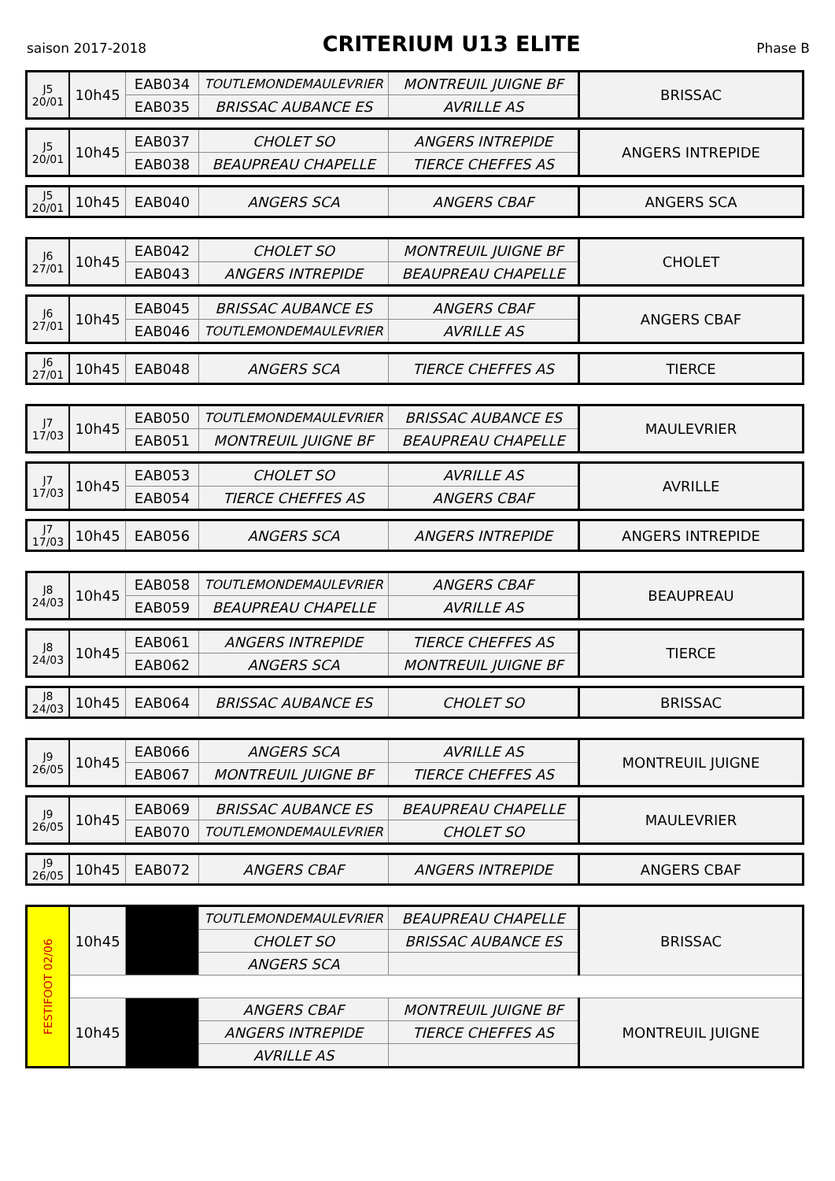saison 2017-2018
CRITERIUM U13 ELITE
Phase B
| J5 20/01 | 10h45 | EAB034 | TOUTLEMONDEMAULEVRIER | MONTREUIL JUIGNE BF | BRISSAC |
| | | EAB035 | BRISSAC AUBANCE ES | AVRILLE AS | |
| J5 20/01 | 10h45 | EAB037 | CHOLET SO | ANGERS INTREPIDE | ANGERS INTREPIDE |
| | | EAB038 | BEAUPREAU CHAPELLE | TIERCE CHEFFES AS | |
| J5 20/01 | 10h45 | EAB040 | ANGERS SCA | ANGERS CBAF | ANGERS SCA |
| J6 27/01 | 10h45 | EAB042 | CHOLET SO | MONTREUIL JUIGNE BF | CHOLET |
| | | EAB043 | ANGERS INTREPIDE | BEAUPREAU CHAPELLE | |
| J6 27/01 | 10h45 | EAB045 | BRISSAC AUBANCE ES | ANGERS CBAF | ANGERS CBAF |
| | | EAB046 | TOUTLEMONDEMAULEVRIER | AVRILLE AS | |
| J6 27/01 | 10h45 | EAB048 | ANGERS SCA | TIERCE CHEFFES AS | TIERCE |
| J7 17/03 | 10h45 | EAB050 | TOUTLEMONDEMAULEVRIER | BRISSAC AUBANCE ES | MAULEVRIER |
| | | EAB051 | MONTREUIL JUIGNE BF | BEAUPREAU CHAPELLE | |
| J7 17/03 | 10h45 | EAB053 | CHOLET SO | AVRILLE AS | AVRILLE |
| | | EAB054 | TIERCE CHEFFES AS | ANGERS CBAF | |
| J7 17/03 | 10h45 | EAB056 | ANGERS SCA | ANGERS INTREPIDE | ANGERS INTREPIDE |
| J8 24/03 | 10h45 | EAB058 | TOUTLEMONDEMAULEVRIER | ANGERS CBAF | BEAUPREAU |
| | | EAB059 | BEAUPREAU CHAPELLE | AVRILLE AS | |
| J8 24/03 | 10h45 | EAB061 | ANGERS INTREPIDE | TIERCE CHEFFES AS | TIERCE |
| | | EAB062 | ANGERS SCA | MONTREUIL JUIGNE BF | |
| J8 24/03 | 10h45 | EAB064 | BRISSAC AUBANCE ES | CHOLET SO | BRISSAC |
| J9 26/05 | 10h45 | EAB066 | ANGERS SCA | AVRILLE AS | MONTREUIL JUIGNE |
| | | EAB067 | MONTREUIL JUIGNE BF | TIERCE CHEFFES AS | |
| J9 26/05 | 10h45 | EAB069 | BRISSAC AUBANCE ES | BEAUPREAU CHAPELLE | MAULEVRIER |
| | | EAB070 | TOUTLEMONDEMAULEVRIER | CHOLET SO | |
| J9 26/05 | 10h45 | EAB072 | ANGERS CBAF | ANGERS INTREPIDE | ANGERS CBAF |
| FESTIFOOT 02/06 | 10h45 | | TOUTLEMONDEMAULEVRIER | BEAUPREAU CHAPELLE | BRISSAC |
| | | | CHOLET SO | BRISSAC AUBANCE ES | |
| | | | ANGERS SCA | | |
| | 10h45 | | ANGERS CBAF | MONTREUIL JUIGNE BF | MONTREUIL JUIGNE |
| | | | ANGERS INTREPIDE | TIERCE CHEFFES AS | |
| | | | AVRILLE AS | | |